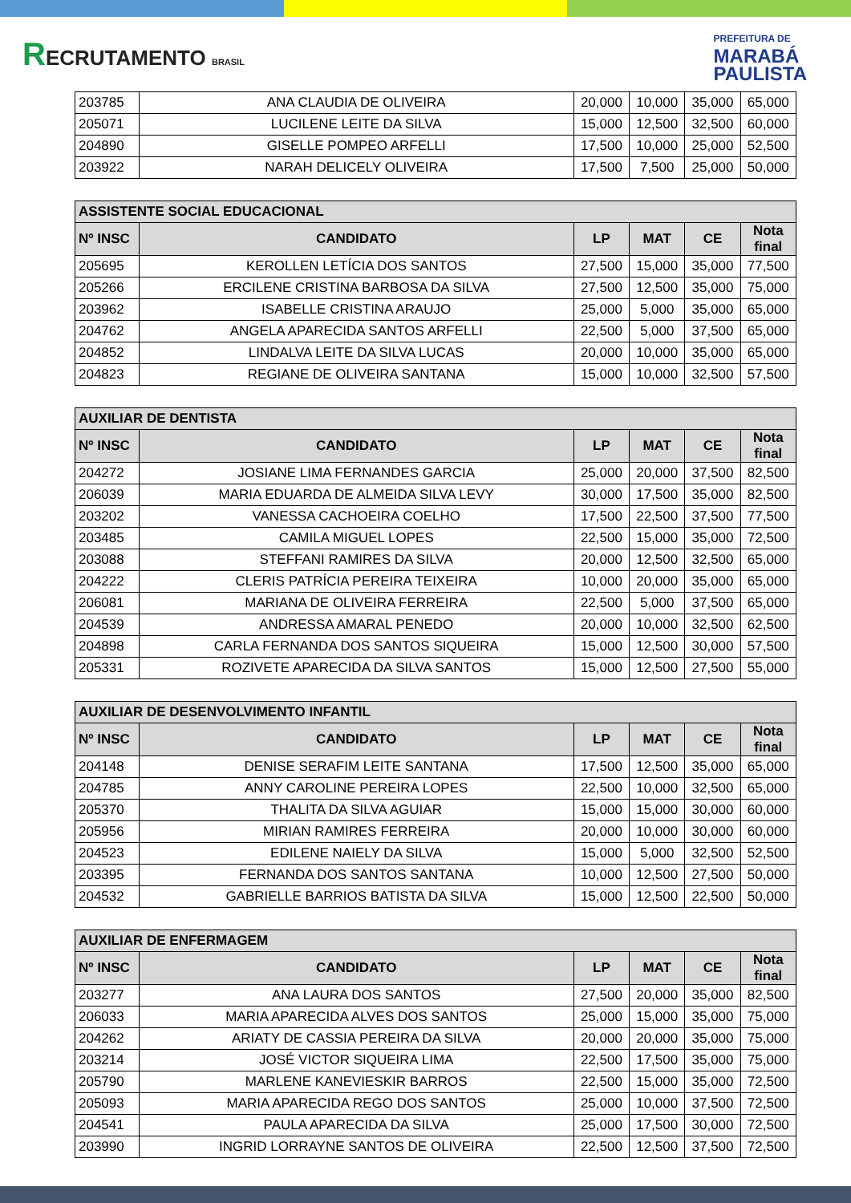RECRUTAMENTO BRASIL
PREFEITURA DE
MARABÁ
PAULISTA
| 203785 | ANA CLAUDIA DE OLIVEIRA | 20,000 | 10,000 | 35,000 | 65,000 |
| 205071 | LUCILENE LEITE DA SILVA | 15,000 | 12,500 | 32,500 | 60,000 |
| 204890 | GISELLE POMPEO ARFELLI | 17,500 | 10,000 | 25,000 | 52,500 |
| 203922 | NARAH DELICELY OLIVEIRA | 17,500 | 7,500 | 25,000 | 50,000 |
| ASSISTENTE SOCIAL EDUCACIONAL | | | | | |
| --- | --- | --- | --- | --- | --- |
| Nº INSC | CANDIDATO | LP | MAT | CE | Nota final |
| 205695 | KEROLLEN LETÍCIA DOS SANTOS | 27,500 | 15,000 | 35,000 | 77,500 |
| 205266 | ERCILENE CRISTINA BARBOSA DA SILVA | 27,500 | 12,500 | 35,000 | 75,000 |
| 203962 | ISABELLE CRISTINA ARAUJO | 25,000 | 5,000 | 35,000 | 65,000 |
| 204762 | ANGELA APARECIDA SANTOS ARFELLI | 22,500 | 5,000 | 37,500 | 65,000 |
| 204852 | LINDALVA LEITE DA SILVA LUCAS | 20,000 | 10,000 | 35,000 | 65,000 |
| 204823 | REGIANE DE OLIVEIRA SANTANA | 15,000 | 10,000 | 32,500 | 57,500 |
| AUXILIAR DE DENTISTA | | | | | |
| --- | --- | --- | --- | --- | --- |
| Nº INSC | CANDIDATO | LP | MAT | CE | Nota final |
| 204272 | JOSIANE LIMA FERNANDES GARCIA | 25,000 | 20,000 | 37,500 | 82,500 |
| 206039 | MARIA EDUARDA DE ALMEIDA SILVA LEVY | 30,000 | 17,500 | 35,000 | 82,500 |
| 203202 | VANESSA CACHOEIRA COELHO | 17,500 | 22,500 | 37,500 | 77,500 |
| 203485 | CAMILA MIGUEL LOPES | 22,500 | 15,000 | 35,000 | 72,500 |
| 203088 | STEFFANI RAMIRES DA SILVA | 20,000 | 12,500 | 32,500 | 65,000 |
| 204222 | CLERIS PATRÍCIA PEREIRA TEIXEIRA | 10,000 | 20,000 | 35,000 | 65,000 |
| 206081 | MARIANA DE OLIVEIRA FERREIRA | 22,500 | 5,000 | 37,500 | 65,000 |
| 204539 | ANDRESSA AMARAL PENEDO | 20,000 | 10,000 | 32,500 | 62,500 |
| 204898 | CARLA FERNANDA DOS SANTOS SIQUEIRA | 15,000 | 12,500 | 30,000 | 57,500 |
| 205331 | ROZIVETE APARECIDA DA SILVA SANTOS | 15,000 | 12,500 | 27,500 | 55,000 |
| AUXILIAR DE DESENVOLVIMENTO INFANTIL | | | | | |
| --- | --- | --- | --- | --- | --- |
| Nº INSC | CANDIDATO | LP | MAT | CE | Nota final |
| 204148 | DENISE SERAFIM LEITE SANTANA | 17,500 | 12,500 | 35,000 | 65,000 |
| 204785 | ANNY CAROLINE PEREIRA LOPES | 22,500 | 10,000 | 32,500 | 65,000 |
| 205370 | THALITA DA SILVA AGUIAR | 15,000 | 15,000 | 30,000 | 60,000 |
| 205956 | MIRIAN RAMIRES FERREIRA | 20,000 | 10,000 | 30,000 | 60,000 |
| 204523 | EDILENE NAIELY DA SILVA | 15,000 | 5,000 | 32,500 | 52,500 |
| 203395 | FERNANDA DOS SANTOS SANTANA | 10,000 | 12,500 | 27,500 | 50,000 |
| 204532 | GABRIELLE BARRIOS BATISTA DA SILVA | 15,000 | 12,500 | 22,500 | 50,000 |
| AUXILIAR DE ENFERMAGEM | | | | | |
| --- | --- | --- | --- | --- | --- |
| Nº INSC | CANDIDATO | LP | MAT | CE | Nota final |
| 203277 | ANA LAURA DOS SANTOS | 27,500 | 20,000 | 35,000 | 82,500 |
| 206033 | MARIA APARECIDA ALVES DOS SANTOS | 25,000 | 15,000 | 35,000 | 75,000 |
| 204262 | ARIATY DE CASSIA PEREIRA DA SILVA | 20,000 | 20,000 | 35,000 | 75,000 |
| 203214 | JOSÉ VICTOR SIQUEIRA LIMA | 22,500 | 17,500 | 35,000 | 75,000 |
| 205790 | MARLENE KANEVIESKIR BARROS | 22,500 | 15,000 | 35,000 | 72,500 |
| 205093 | MARIA APARECIDA REGO DOS SANTOS | 25,000 | 10,000 | 37,500 | 72,500 |
| 204541 | PAULA APARECIDA DA SILVA | 25,000 | 17,500 | 30,000 | 72,500 |
| 203990 | INGRID LORRAYNE SANTOS DE OLIVEIRA | 22,500 | 12,500 | 37,500 | 72,500 |